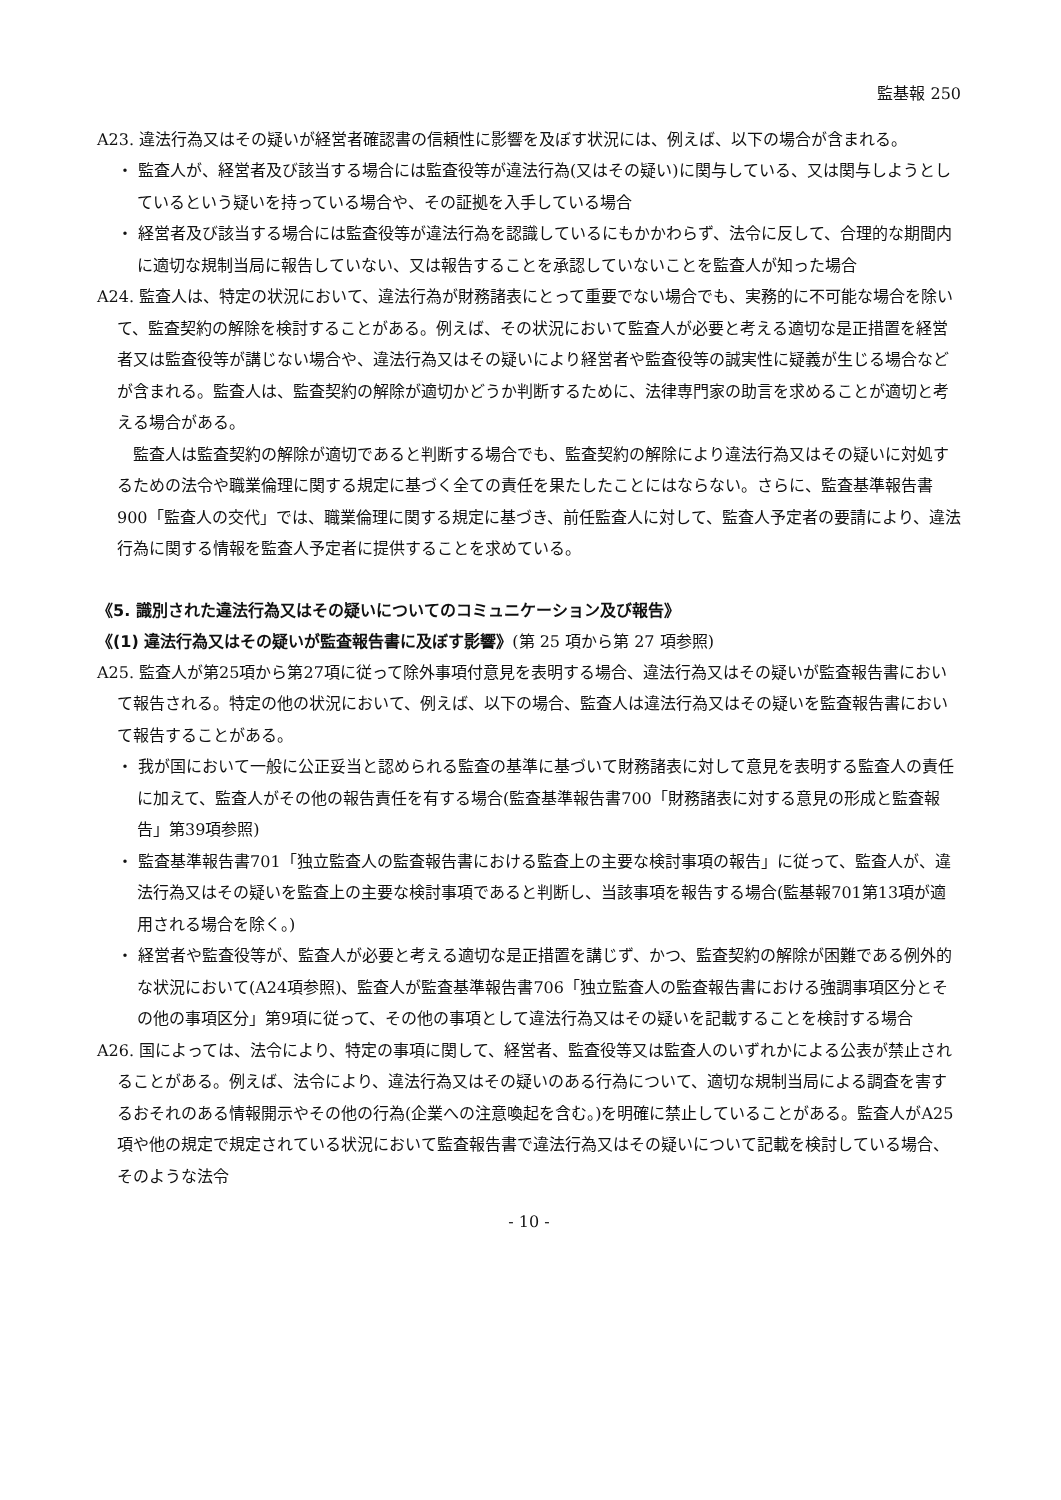監基報 250
A23. 違法行為又はその疑いが経営者確認書の信頼性に影響を及ぼす状況には、例えば、以下の場合が含まれる。
・ 監査人が、経営者及び該当する場合には監査役等が違法行為(又はその疑い)に関与している、又は関与しようとしているという疑いを持っている場合や、その証拠を入手している場合
・ 経営者及び該当する場合には監査役等が違法行為を認識しているにもかかわらず、法令に反して、合理的な期間内に適切な規制当局に報告していない、又は報告することを承認していないことを監査人が知った場合
A24. 監査人は、特定の状況において、違法行為が財務諸表にとって重要でない場合でも、実務的に不可能な場合を除いて、監査契約の解除を検討することがある。例えば、その状況において監査人が必要と考える適切な是正措置を経営者又は監査役等が講じない場合や、違法行為又はその疑いにより経営者や監査役等の誠実性に疑義が生じる場合などが含まれる。監査人は、監査契約の解除が適切かどうか判断するために、法律専門家の助言を求めることが適切と考える場合がある。
監査人は監査契約の解除が適切であると判断する場合でも、監査契約の解除により違法行為又はその疑いに対処するための法令や職業倫理に関する規定に基づく全ての責任を果たしたことにはならない。さらに、監査基準報告書900「監査人の交代」では、職業倫理に関する規定に基づき、前任監査人に対して、監査人予定者の要請により、違法行為に関する情報を監査人予定者に提供することを求めている。
《5. 識別された違法行為又はその疑いについてのコミュニケーション及び報告》
《(1) 違法行為又はその疑いが監査報告書に及ぼす影響》(第 25 項から第 27 項参照)
A25. 監査人が第25項から第27項に従って除外事項付意見を表明する場合、違法行為又はその疑いが監査報告書において報告される。特定の他の状況において、例えば、以下の場合、監査人は違法行為又はその疑いを監査報告書において報告することがある。
・ 我が国において一般に公正妥当と認められる監査の基準に基づいて財務諸表に対して意見を表明する監査人の責任に加えて、監査人がその他の報告責任を有する場合(監査基準報告書700「財務諸表に対する意見の形成と監査報告」第39項参照)
・ 監査基準報告書701「独立監査人の監査報告書における監査上の主要な検討事項の報告」に従って、監査人が、違法行為又はその疑いを監査上の主要な検討事項であると判断し、当該事項を報告する場合(監基報701第13項が適用される場合を除く。)
・ 経営者や監査役等が、監査人が必要と考える適切な是正措置を講じず、かつ、監査契約の解除が困難である例外的な状況において(A24項参照)、監査人が監査基準報告書706「独立監査人の監査報告書における強調事項区分とその他の事項区分」第9項に従って、その他の事項として違法行為又はその疑いを記載することを検討する場合
A26. 国によっては、法令により、特定の事項に関して、経営者、監査役等又は監査人のいずれかによる公表が禁止されることがある。例えば、法令により、違法行為又はその疑いのある行為について、適切な規制当局による調査を害するおそれのある情報開示やその他の行為(企業への注意喚起を含む。)を明確に禁止していることがある。監査人がA25項や他の規定で規定されている状況において監査報告書で違法行為又はその疑いについて記載を検討している場合、そのような法令
- 10 -